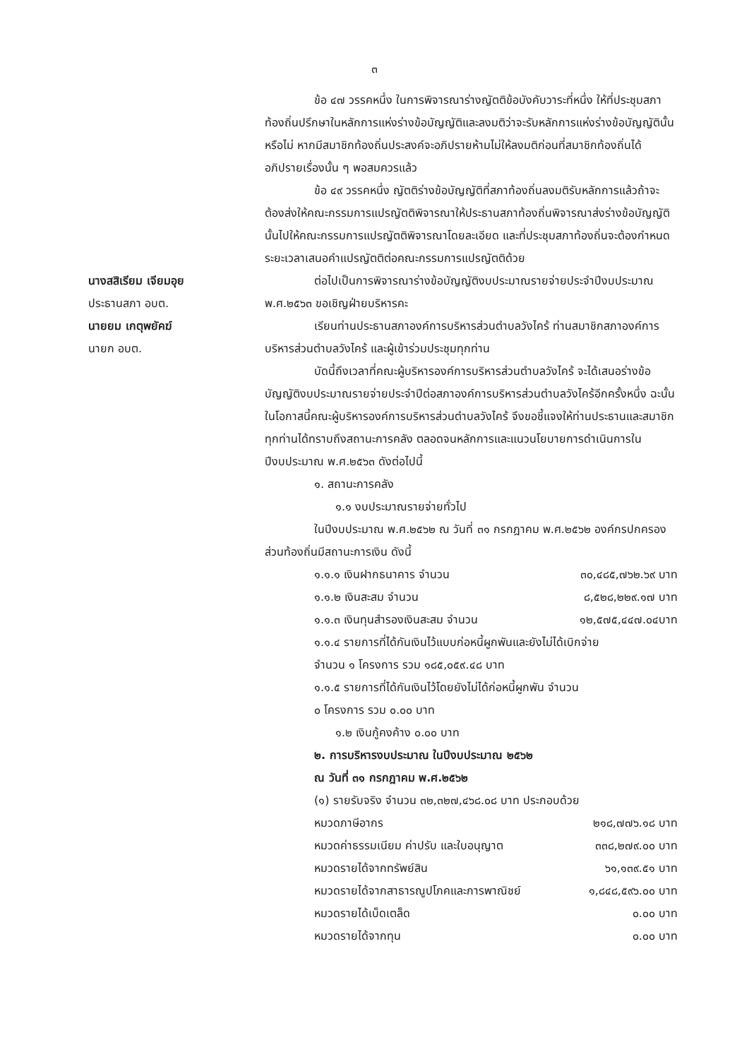๓
ข้อ ๔๗ วรรคหนึ่ง ในการพิจารณาร่างญัตติข้อบังคับวาระที่หนึ่ง ให้ที่ประชุมสภาท้องถิ่นปรึกษาในหลักการแห่งร่างข้อบัญญัติและลงมติว่าจะรับหลักการแห่งร่างข้อบัญญัตินั้นหรือไม่ หากมีสมาชิกท้องถิ่นประสงค์จะอภิปรายห้ามไม่ให้ลงมติก่อนที่สมาชิกท้องถิ่นได้อภิปรายเรื่องนั้น ๆ พอสมควรแล้ว
ข้อ ๔๙ วรรคหนึ่ง ญัตติร่างข้อบัญญัติที่สภาท้องถิ่นลงมติรับหลักการแล้วถ้าจะต้องส่งให้คณะกรรมการแปรญัตติพิจารณาให้ประธานสภาท้องถิ่นพิจารณาส่งร่างข้อบัญญัตินั้นไปให้คณะกรรมการแปรญัตติพิจารณาโดยละเอียด และที่ประชุมสภาท้องถิ่นจะต้องกำหนดระยะเวลาเสนอคำแปรญัตติต่อคณะกรรมการแปรญัตติด้วย
นางสสิเรียม เจียมอุย
ประธานสภา อบต.
นายยม เกตุพยัคฆ์
นายก อบต.
ต่อไปเป็นการพิจารณาร่างข้อบัญญัติงบประมาณรายจ่ายประจำปีงบประมาณ พ.ศ.๒๕๖๓ ขอเชิญฝ่ายบริหารคะ
เรียนท่านประธานสภาองค์การบริหารส่วนตำบลวังไคร้ ท่านสมาชิกสภาองค์การบริหารส่วนตำบลวังไคร้ และผู้เข้าร่วมประชุมทุกท่าน
บัดนี้ถึงเวลาที่คณะผู้บริหารองค์การบริหารส่วนตำบลวังไคร้ จะได้เสนอร่างข้อบัญญัติงบประมาณรายจ่ายประจำปีต่อสภาองค์การบริหารส่วนตำบลวังไคร้อีกครั้งหนึ่ง ฉะนั้นในโอกาสนี้คณะผู้บริหารองค์การบริหารส่วนตำบลวังไคร้ จึงขอชี้แจงให้ท่านประธานและสมาชิกทุกท่านได้ทราบถึงสถานะการคลัง ตลอดจนหลักการและแนวนโยบายการดำเนินการในปีงบประมาณ พ.ศ.๒๕๖๓ ดังต่อไปนี้
๑. สถานะการคลัง
๑.๑ งบประมาณรายจ่ายทั่วไป
ในปีงบประมาณ พ.ศ.๒๕๖๒ ณ วันที่ ๓๑ กรกฎาคม พ.ศ.๒๕๖๒ องค์กรปกครองส่วนท้องถิ่นมีสถานะการเงิน ดังนี้
๑.๑.๑ เงินฝากธนาคาร จำนวน ๓๐,๔๘๕,๗๖๒.๖๙ บาท
๑.๑.๒ เงินสะสม จำนวน ๘,๕๒๘,๒๒๙.๑๗ บาท
๑.๑.๓ เงินทุนสำรองเงินสะสม จำนวน ๑๒,๕๗๕,๔๔๗.๐๔บาท
๑.๑.๔ รายการที่ได้กันเงินไว้แบบก่อหนี้ผูกพันและยังไม่ได้เบิกจ่าย
จำนวน ๑ โครงการ รวม ๑๘๕,๐๕๙.๔๘ บาท
๑.๑.๕ รายการที่ได้กันเงินไว้โดยยังไม่ได้ก่อหนี้ผูกพัน จำนวน
๐ โครงการ รวม ๐.๐๐ บาท
๑.๒ เงินกู้คงค้าง ๐.๐๐ บาท
๒. การบริหารงบประมาณ ในปีงบประมาณ ๒๕๖๒
ณ วันที่ ๓๑ กรกฎาคม พ.ศ.๒๕๖๒
(๑) รายรับจริง จำนวน ๓๒,๓๒๗,๔๖๘.๐๘ บาท ประกอบด้วย
หมวดภาษีอากร ๒๑๘,๗๗๖.๑๘ บาท
หมวดค่าธรรมเนียม ค่าปรับ และใบอนุญาต ๓๓๘,๒๗๙.๐๐ บาท
หมวดรายได้จากทรัพย์สิน ๖๑,๑๓๙.๕๑ บาท
หมวดรายได้จากสาธารณูปโภคและการพาณิชย์ ๑,๘๔๘,๕๙๖.๐๐ บาท
หมวดรายได้เบ็ดเตล็ด ๐.๐๐ บาท
หมวดรายได้จากทุน ๐.๐๐ บาท